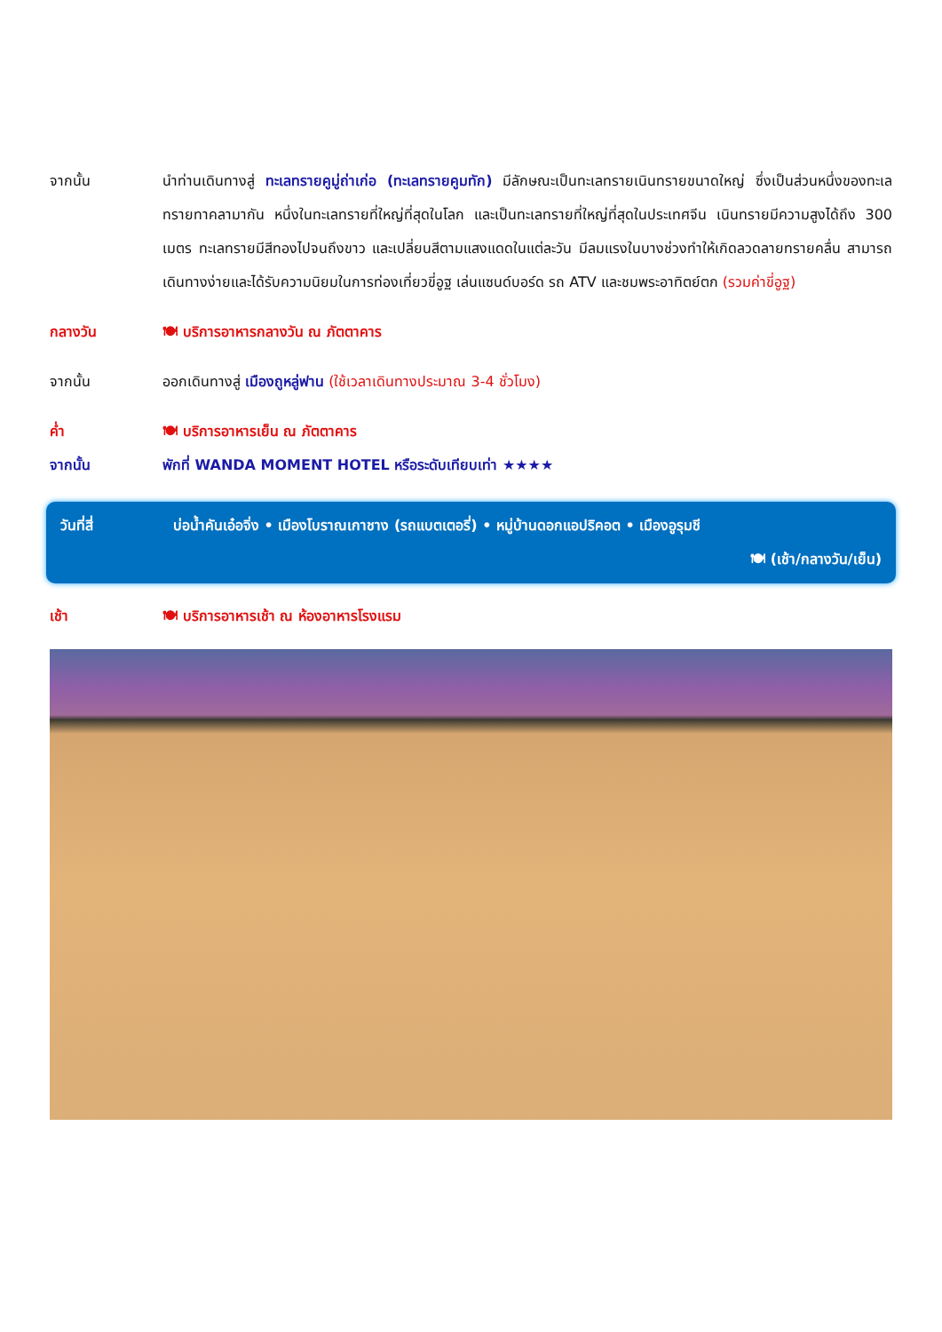จากนั้น นำท่านเดินทางสู่ ทะเลทรายคูมู่ถ่าเก่อ (ทะเลทรายคูมทัก) มีลักษณะเป็นทะเลทรายเนินทรายขนาดใหญ่ ซึ่งเป็นส่วนหนึ่งของทะเลทรายทาคลามากัน หนึ่งในทะเลทรายที่ใหญ่ที่สุดในโลก และเป็นทะเลทรายที่ใหญ่ที่สุดในประเทศจีน เนินทรายมีความสูงได้ถึง 300 เมตร ทะเลทรายมีสีทองไปจนถึงขาว และเปลี่ยนสีตามแสงแดดในแต่ละวัน มีลมแรงในบางช่วงทำให้เกิดลวดลายทรายคลื่น สามารถเดินทางง่ายและได้รับความนิยมในการท่องเที่ยวขี่อูฐ เล่นแซนด์บอร์ด รถ ATV และชมพระอาทิตย์ตก (รวมค่าขี่อูฐ)
กลางวัน 🍽 บริการอาหารกลางวัน ณ ภัตตาคาร
จากนั้น ออกเดินทางสู่ เมืองถูหลู่ฟาน (ใช้เวลาเดินทางประมาณ 3-4 ชั่วโมง)
ค่ำ 🍽 บริการอาหารเย็น ณ ภัตตาคาร
จากนั้น พักที่ WANDA MOMENT HOTEL หรือระดับเทียบเท่า ★★★★
วันที่สี่ บ่อน้ำคันเอ๋อจิ่ง • เมืองโบราณเกาชาง (รถแบตเตอรี่) • หมู่บ้านดอกแอปริคอต • เมืองอูรุมชี
🍽 (เช้า/กลางวัน/เย็น)
เช้า 🍽 บริการอาหารเช้า ณ ห้องอาหารโรงแรม